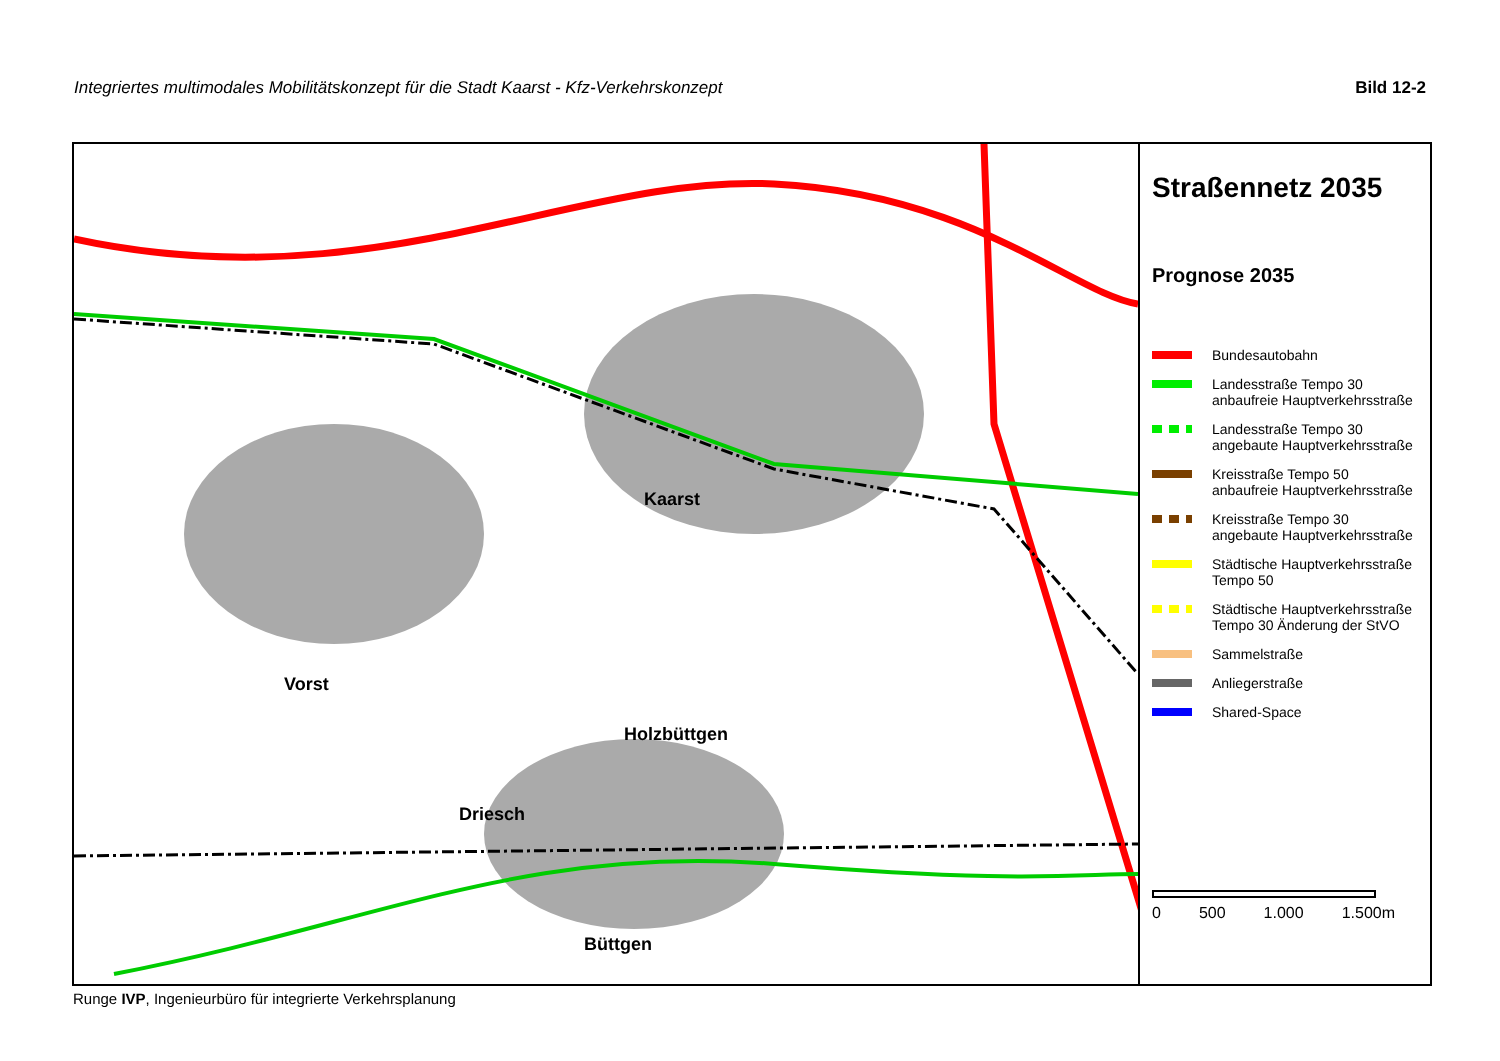Integriertes multimodales Mobilitätskonzept für die Stadt Kaarst - Kfz-Verkehrskonzept Bild 12-2
Kaarst
Vorst
Holzbüttgen
Driesch
Büttgen
Straßennetz 2035
Prognose 2035
Bundesautobahn
Landesstraße Tempo 30
anbaufreie Hauptverkehrsstraße
Landesstraße Tempo 30
angebaute Hauptverkehrsstraße
Kreisstraße Tempo 50
anbaufreie Hauptverkehrsstraße
Kreisstraße Tempo 30
angebaute Hauptverkehrsstraße
Städtische Hauptverkehrsstraße
Tempo 50
Städtische Hauptverkehrsstraße
Tempo 30 Änderung der StVO
Sammelstraße
Anliegerstraße
Shared-Space
0 500 1.000 1.500m
Runge IVP, Ingenieurbüro für integrierte Verkehrsplanung